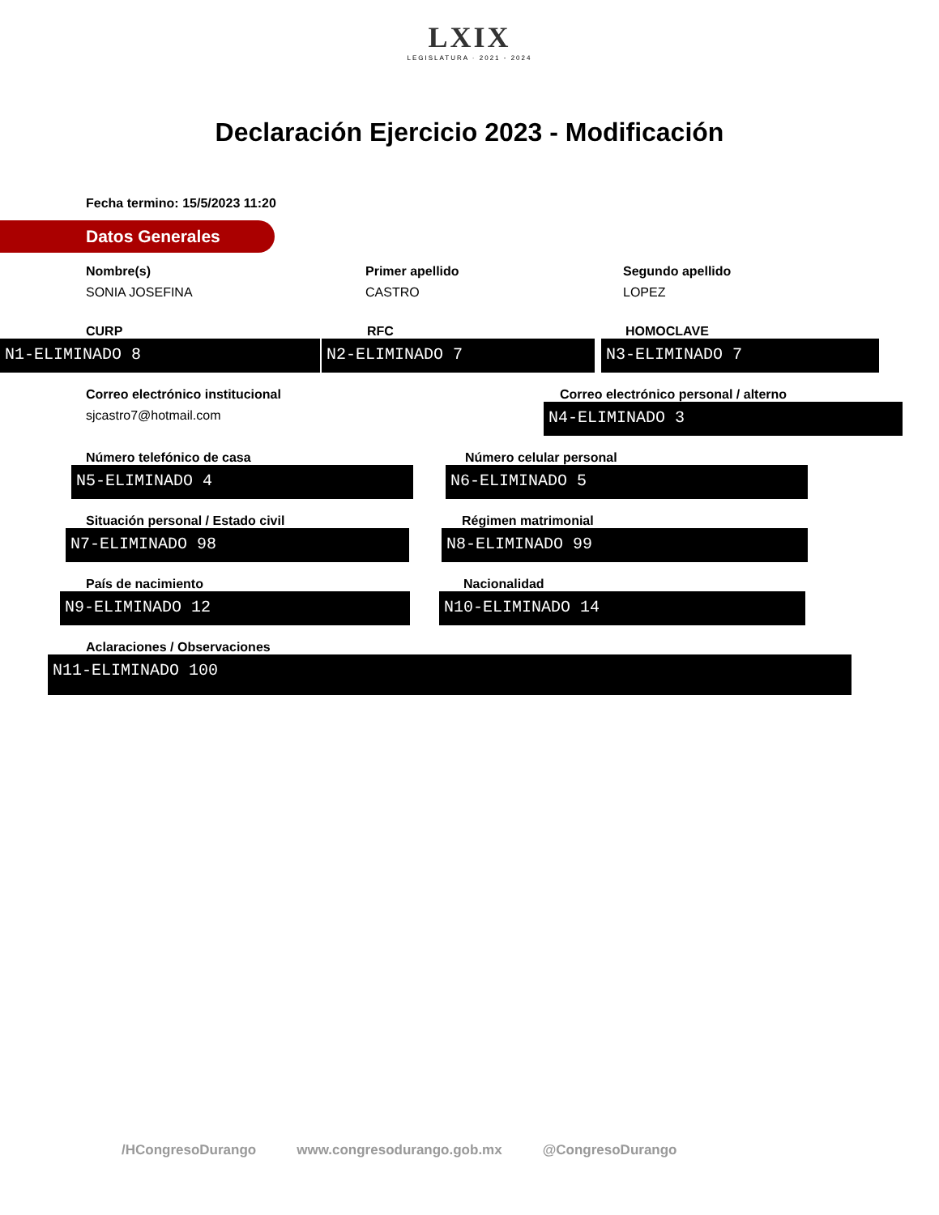LXIX
LEGISLATURA · 2021 - 2024
Declaración Ejercicio 2023 - Modificación
Fecha termino: 15/5/2023 11:20
Datos Generales
Nombre(s)
SONIA JOSEFINA
Primer apellido
CASTRO
Segundo apellido
LOPEZ
CURP
N1-ELIMINADO 8
RFC
N2-ELIMINADO 7
HOMOCLAVE
N3-ELIMINADO 7
Correo electrónico institucional
sjcastro7@hotmail.com
Correo electrónico personal / alterno
N4-ELIMINADO 3
Número telefónico de casa
N5-ELIMINADO 4
Número celular personal
N6-ELIMINADO 5
Situación personal / Estado civil
N7-ELIMINADO 98
Régimen matrimonial
N8-ELIMINADO 99
País de nacimiento
N9-ELIMINADO 12
Nacionalidad
N10-ELIMINADO 14
Aclaraciones / Observaciones
N11-ELIMINADO 100
/HCongresoDurango www.congresodurango.gob.mx @CongresoDurango